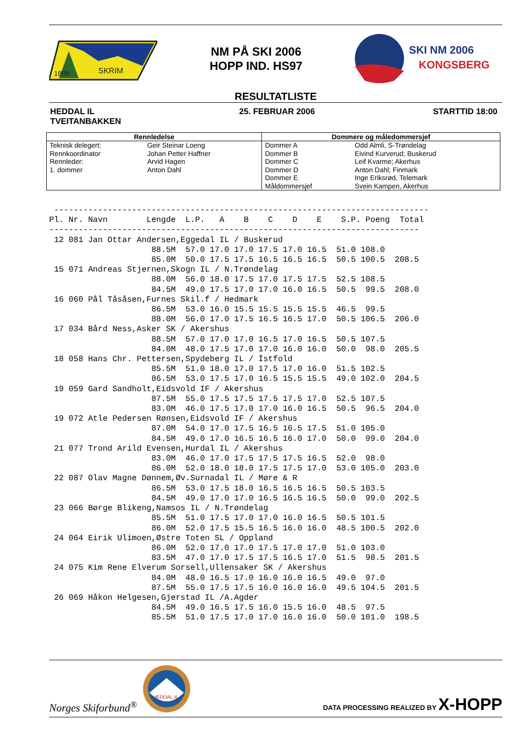1898
SKRIM
NM PÅ SKI 2006
HOPP IND. HS97
SKI NM 2006
KONGSBERG
RESULTATLISTE
HEDDAL IL
TVEITANBAKKEN
25. FEBRUAR 2006 STARTTID 18:00
| Rennledelse | | Dommere og måledommersjef | |
| --- | --- | --- | --- |
| Teknisk delegert: Rennkoordinator Rennleder: 1. dommer | Geir Steinar Loeng Johan Petter Haffner Arvid Hagen Anton Dahl | Dommer A Dommer B Dommer C Dommer D Dommer E Måldommersjef | Odd Almli, S-Trøndelag Eivind Kurverud; Buskerud Leif Kvarme; Akerhus Anton Dahl; Finmark Inge Eriksrød, Telemark Svein Kampen, Akerhus |
 -----------------------------------------------------------------------------
Pl. Nr. Navn        Lengde  L.P.   A    B    C    D    E    S.P. Poeng  Total
----------------------------------------------------------------------------
 12 081 Jan Ottar Andersen,Eggedal IL / Buskerud
                     88.5M  57.0 17.0 17.0 17.5 17.0 16.5  51.0 108.0
                     85.0M  50.0 17.5 17.5 16.5 16.5 16.5  50.5 100.5  208.5
 15 071 Andreas Stjernen,Skogn IL / N.Trøndelag
                     88.0M  56.0 18.0 17.5 17.0 17.5 17.5  52.5 108.5
                     84.5M  49.0 17.5 17.0 17.0 16.0 16.5  50.5  99.5  208.0
 16 060 Pål Tåsåsen,Furnes Skil.f / Hedmark
                     86.5M  53.0 16.0 15.5 15.5 15.5 15.5  46.5  99.5
                     88.0M  56.0 17.0 17.5 16.5 16.5 17.0  50.5 106.5  206.0
 17 034 Bård Ness,Asker SK / Akershus
                     88.5M  57.0 17.0 17.0 16.5 17.0 16.5  50.5 107.5
                     84.0M  48.0 17.5 17.0 17.0 16.0 16.0  50.0  98.0  205.5
 18 058 Hans Chr. Pettersen,Spydeberg IL / Ïstfold
                     85.5M  51.0 18.0 17.0 17.5 17.0 16.0  51.5 102.5
                     86.5M  53.0 17.5 17.0 16.5 15.5 15.5  49.0 102.0  204.5
 19 059 Gard Sandholt,Eidsvold IF / Akershus
                     87.5M  55.0 17.5 17.5 17.5 17.5 17.0  52.5 107.5
                     83.0M  46.0 17.5 17.0 17.0 16.0 16.5  50.5  96.5  204.0
 19 072 Atle Pedersen Rønsen,Eidsvold IF / Akershus
                     87.0M  54.0 17.0 17.5 16.5 16.5 17.5  51.0 105.0
                     84.5M  49.0 17.0 16.5 16.5 16.0 17.0  50.0  99.0  204.0
 21 077 Trond Arild Evensen,Hurdal IL / Akershus
                     83.0M  46.0 17.0 17.5 17.5 17.5 16.5  52.0  98.0
                     86.0M  52.0 18.0 18.0 17.5 17.5 17.0  53.0 105.0  203.0
 22 087 Olav Magne Dønnem,Øv.Surnadal IL / Møre & R
                     86.5M  53.0 17.5 18.0 16.5 16.5 16.5  50.5 103.5
                     84.5M  49.0 17.0 17.0 16.5 16.5 16.5  50.0  99.0  202.5
 23 066 Børge Blikeng,Namsos IL / N.Trøndelag
                     85.5M  51.0 17.5 17.0 17.0 16.0 16.5  50.5 101.5
                     86.0M  52.0 17.5 15.5 16.5 16.0 16.0  48.5 100.5  202.0
 24 064 Eirik Ulimoen,Østre Toten SL / Oppland
                     86.0M  52.0 17.0 17.0 17.5 17.0 17.0  51.0 103.0
                     83.5M  47.0 17.0 17.5 17.5 16.5 17.0  51.5  98.5  201.5
 24 075 Kim Rene Elverum Sorsell,Ullensaker SK / Akershus
                     84.0M  48.0 16.5 17.0 16.0 16.0 16.5  49.0  97.0
                     87.5M  55.0 17.5 17.5 16.0 16.0 16.0  49.5 104.5  201.5
 26 069 Håkon Helgesen,Gjerstad IL /A.Agder
                     84.5M  49.0 16.5 17.5 16.0 15.5 16.0  48.5  97.5
                     85.5M  51.0 17.5 17.0 17.0 16.0 16.0  50.0 101.0  198.5
Norges Skiforbund<sup>®</sup>
HEDDAL-IL
DATA PROCESSING REALIZED BY X-HOPP